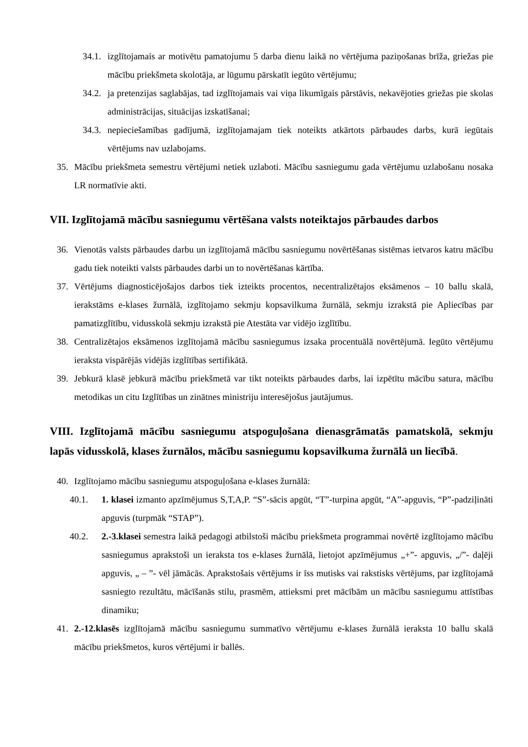34.1. izglītojamais ar motivētu pamatojumu 5 darba dienu laikā no vērtējuma paziņošanas brīža, griežas pie mācību priekšmeta skolotāja, ar lūgumu pārskatīt iegūto vērtējumu;
34.2. ja pretenzijas saglabājas, tad izglītojamais vai viņa likumīgais pārstāvis, nekavējoties griežas pie skolas administrācijas, situācijas izskatīšanai;
34.3. nepieciešamības gadījumā, izglītojamajam tiek noteikts atkārtots pārbaudes darbs, kurā iegūtais vērtējums nav uzlabojams.
35. Mācību priekšmeta semestru vērtējumi netiek uzlaboti. Mācību sasniegumu gada vērtējumu uzlabošanu nosaka LR normatīvie akti.
VII. Izglītojamā mācību sasniegumu vērtēšana valsts noteiktajos pārbaudes darbos
36. Vienotās valsts pārbaudes darbu un izglītojamā mācību sasniegumu novērtēšanas sistēmas ietvaros katru mācību gadu tiek noteikti valsts pārbaudes darbi un to novērtēšanas kārtība.
37. Vērtējums diagnosticējošajos darbos tiek izteikts procentos, necentralizētajos eksāmenos – 10 ballu skalā, ierakstāms e-klases žurnālā, izglītojamo sekmju kopsavilkuma žurnālā, sekmju izrakstā pie Apliecības par pamatizglītību, vidusskolā sekmju izrakstā pie Atestāta var vidējo izglītību.
38. Centralizētajos eksāmenos izglītojamā mācību sasniegumus izsaka procentuālā novērtējumā. Iegūto vērtējumu ieraksta vispārējās vidējās izglītības sertifikātā.
39. Jebkurā klasē jebkurā mācību priekšmetā var tikt noteikts pārbaudes darbs, lai izpētītu mācību satura, mācību metodikas un citu Izglītības un zinātnes ministriju interesējošus jautājumus.
VIII. Izglītojamā mācību sasniegumu atspoguļošana dienasgrāmatās pamatskolā, sekmju lapās vidusskolā, klases žurnālos, mācību sasniegumu kopsavilkuma žurnālā un liecībā.
40. Izglītojamo mācību sasniegumu atspoguļošana e-klases žurnālā:
40.1. 1. klasei izmanto apzīmējumus S,T,A,P. “S”-sācis apgūt, “T”-turpina apgūt, “A”-apguvis, “P”-padziļināti apguvis (turpmāk “STAP”).
40.2. 2.-3.klasei semestra laikā pedagogi atbilstoši mācību priekšmeta programmai novērtē izglītojamo mācību sasniegumus aprakstoši un ieraksta tos e-klases žurnālā, lietojot apzīmējumus „+”- apguvis, „/”- daļēji apguvis, „ – ”- vēl jāmācās. Aprakstošais vērtējums ir īss mutisks vai rakstisks vērtējums, par izglītojamā sasniegto rezultātu, mācīšanās stilu, prasmēm, attieksmi pret mācībām un mācību sasniegumu attīstības dinamiku;
41. 2.-12.klasēs izglītojamā mācību sasniegumu summatīvo vērtējumu e-klases žurnālā ieraksta 10 ballu skalā mācību priekšmetos, kuros vērtējumi ir ballēs.